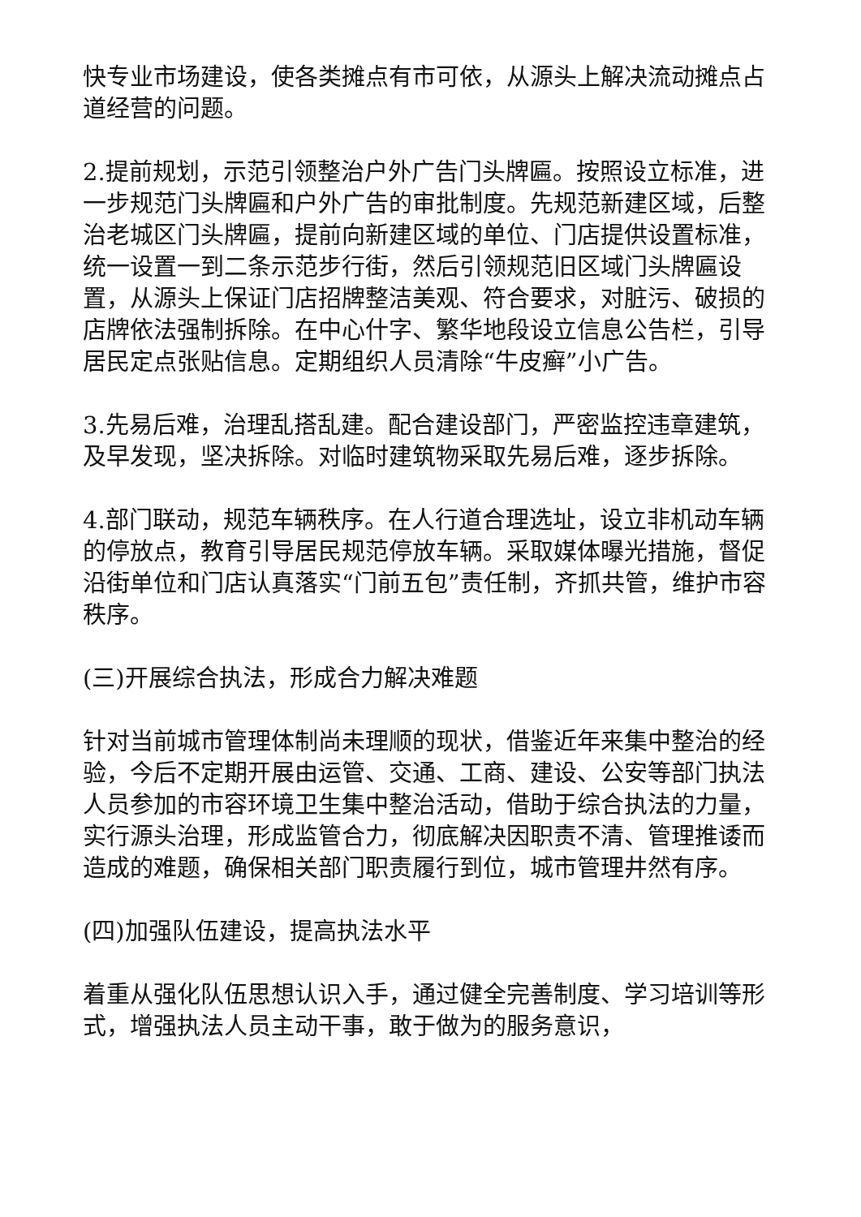快专业市场建设，使各类摊点有市可依，从源头上解决流动摊点占道经营的问题。
2.提前规划，示范引领整治户外广告门头牌匾。按照设立标准，进一步规范门头牌匾和户外广告的审批制度。先规范新建区域，后整治老城区门头牌匾，提前向新建区域的单位、门店提供设置标准，统一设置一到二条示范步行街，然后引领规范旧区域门头牌匾设置，从源头上保证门店招牌整洁美观、符合要求，对脏污、破损的店牌依法强制拆除。在中心什字、繁华地段设立信息公告栏，引导居民定点张贴信息。定期组织人员清除“牛皮癣”小广告。
3.先易后难，治理乱搭乱建。配合建设部门，严密监控违章建筑，及早发现，坚决拆除。对临时建筑物采取先易后难，逐步拆除。
4.部门联动，规范车辆秩序。在人行道合理选址，设立非机动车辆的停放点，教育引导居民规范停放车辆。采取媒体曝光措施，督促沿街单位和门店认真落实“门前五包”责任制，齐抓共管，维护市容秩序。
(三)开展综合执法，形成合力解决难题
针对当前城市管理体制尚未理顺的现状，借鉴近年来集中整治的经验，今后不定期开展由运管、交通、工商、建设、公安等部门执法人员参加的市容环境卫生集中整治活动，借助于综合执法的力量，实行源头治理，形成监管合力，彻底解决因职责不清、管理推诿而造成的难题，确保相关部门职责履行到位，城市管理井然有序。
(四)加强队伍建设，提高执法水平
着重从强化队伍思想认识入手，通过健全完善制度、学习培训等形式，增强执法人员主动干事，敢于做为的服务意识，